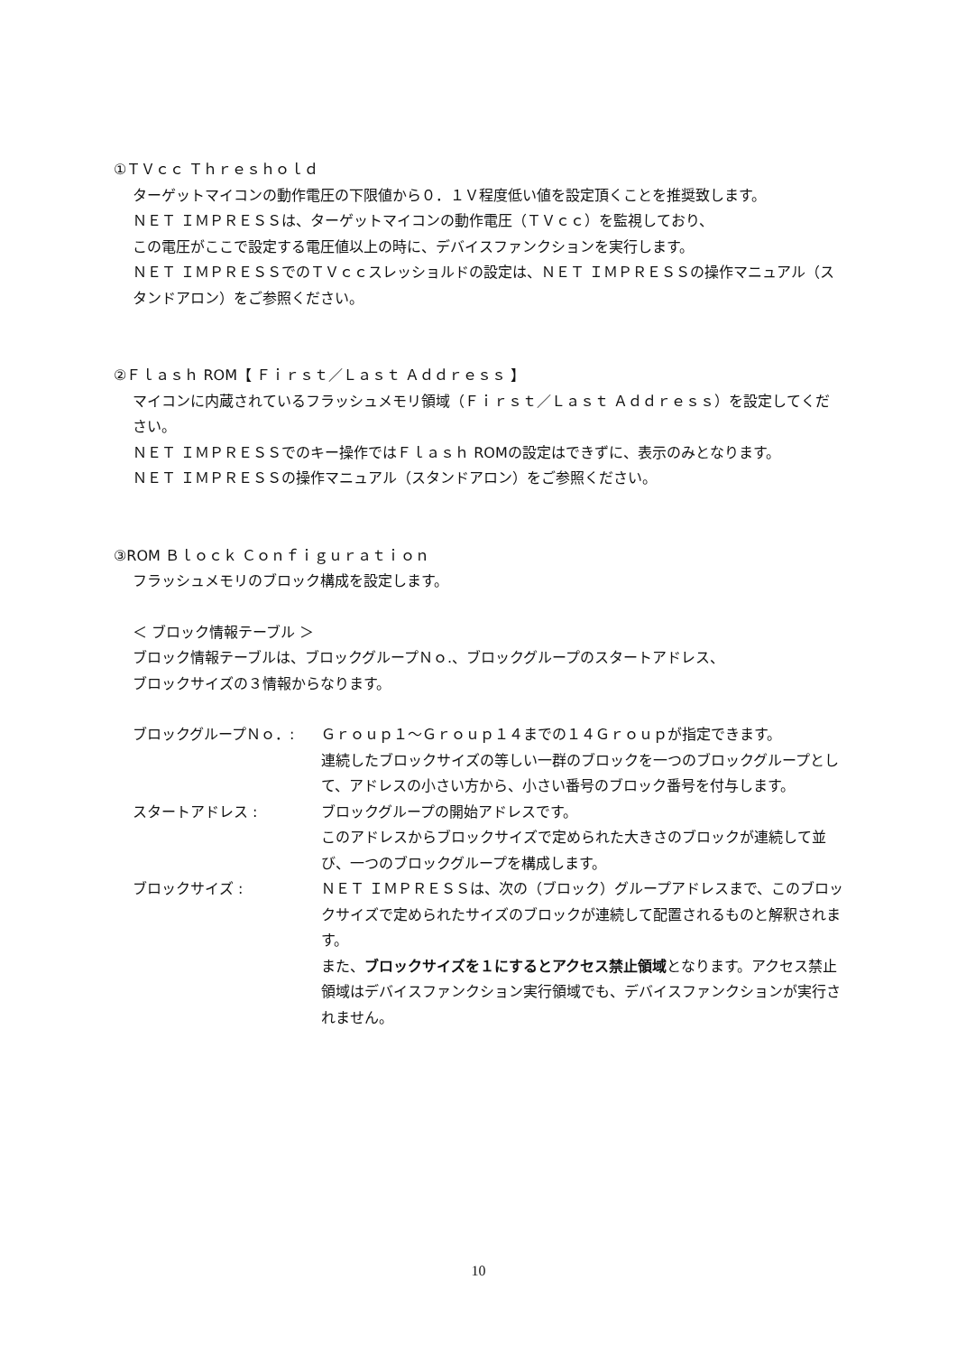①ＴＶｃｃ Ｔｈｒｅｓｈｏｌｄ
ターゲットマイコンの動作電圧の下限値から０．１Ｖ程度低い値を設定頂くことを推奨致します。
ＮＥＴ ＩＭＰＲＥＳＳは、ターゲットマイコンの動作電圧（ＴＶｃｃ）を監視しており、
この電圧がここで設定する電圧値以上の時に、デバイスファンクションを実行します。
ＮＥＴ ＩＭＰＲＥＳＳでのＴＶｃｃスレッショルドの設定は、ＮＥＴ ＩＭＰＲＥＳＳの操作マニュアル（スタンドアロン）をご参照ください。
②Ｆｌａｓｈ ROM【 Ｆｉｒｓｔ／Ｌａｓｔ Ａｄｄｒｅｓｓ 】
マイコンに内蔵されているフラッシュメモリ領域（Ｆｉｒｓｔ／Ｌａｓｔ Ａｄｄｒｅｓｓ）を設定してください。
ＮＥＴ ＩＭＰＲＥＳＳでのキー操作ではＦｌａｓｈ ROMの設定はできずに、表示のみとなります。
ＮＥＴ ＩＭＰＲＥＳＳの操作マニュアル（スタンドアロン）をご参照ください。
③ROM Ｂｌｏｃｋ Ｃｏｎｆｉｇｕｒａｔｉｏｎ
フラッシュメモリのブロック構成を設定します。
＜ ブロック情報テーブル ＞
ブロック情報テーブルは、ブロックグループＮｏ.、ブロックグループのスタートアドレス、
ブロックサイズの３情報からなります。
ブロックグループＮｏ．: Ｇｒｏｕｐ１～Ｇｒｏｕｐ１４までの１４Ｇｒｏｕｐが指定できます。
連続したブロックサイズの等しい一群のブロックを一つのブロックグループとして、アドレスの小さい方から、小さい番号のブロック番号を付与します。
スタートアドレス : ブロックグループの開始アドレスです。
このアドレスからブロックサイズで定められた大きさのブロックが連続して並び、一つのブロックグループを構成します。
ブロックサイズ : ＮＥＴ ＩＭＰＲＥＳＳは、次の（ブロック）グループアドレスまで、このブロックサイズで定められたサイズのブロックが連続して配置されるものと解釈されます。
また、ブロックサイズを１にするとアクセス禁止領域となります。アクセス禁止領域はデバイスファンクション実行領域でも、デバイスファンクションが実行されません。
10